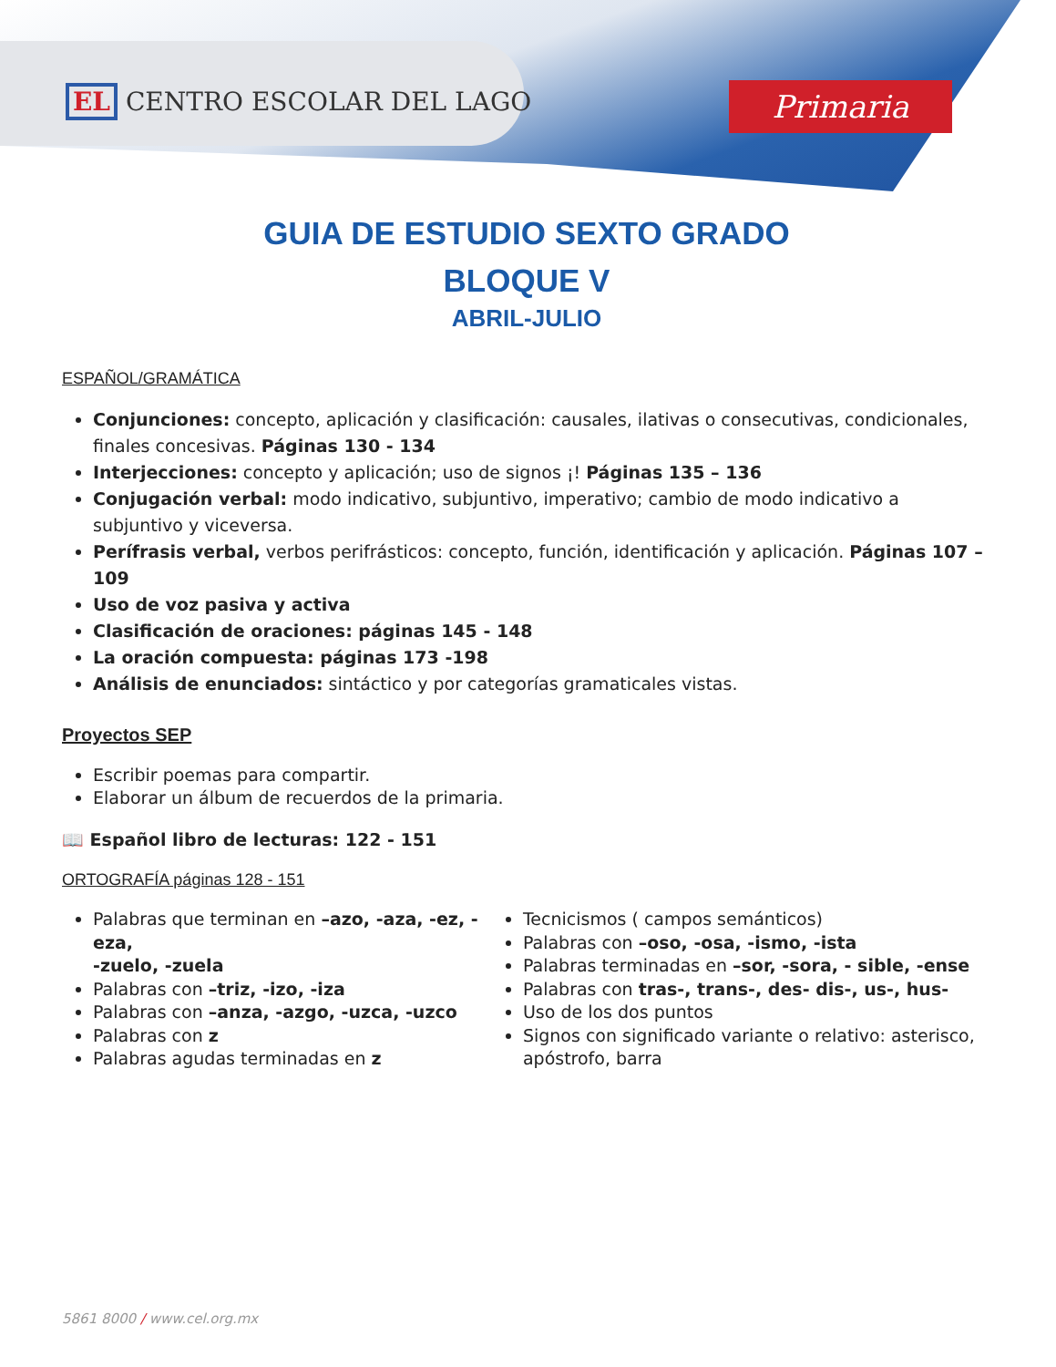EL CENTRO ESCOLAR DEL LAGO Primaria
GUIA DE ESTUDIO SEXTO GRADO
BLOQUE V
ABRIL-JULIO
ESPAÑOL/GRAMÁTICA
Conjunciones: concepto, aplicación y clasificación: causales, ilativas o consecutivas, condicionales, finales concesivas. Páginas 130 - 134
Interjecciones: concepto y aplicación; uso de signos ¡! Páginas 135 – 136
Conjugación verbal: modo indicativo, subjuntivo, imperativo; cambio de modo indicativo a subjuntivo y viceversa.
Perífrasis verbal, verbos perifrásticos: concepto, función, identificación y aplicación. Páginas 107 – 109
Uso de voz pasiva y activa
Clasificación de oraciones: páginas 145 - 148
La oración compuesta: páginas 173 -198
Análisis de enunciados: sintáctico y por categorías gramaticales vistas.
Proyectos SEP
Escribir poemas para compartir.
Elaborar un álbum de recuerdos de la primaria.
📖 Español libro de lecturas: 122 - 151
ORTOGRAFÍA páginas 128 - 151
Palabras que terminan en –azo, -aza, -ez, -eza,
-zuelo, -zuela
Palabras con –triz, -izo, -iza
Palabras con –anza, -azgo, -uzca, -uzco
Palabras con z
Palabras agudas terminadas en z
Tecnicismos ( campos semánticos)
Palabras con –oso, -osa, -ismo, -ista
Palabras terminadas en –sor, -sora, - sible, -ense
Palabras con tras-, trans-, des- dis-, us-, hus-
Uso de los dos puntos
Signos con significado variante o relativo: asterisco, apóstrofo, barra
5861 8000 / www.cel.org.mx